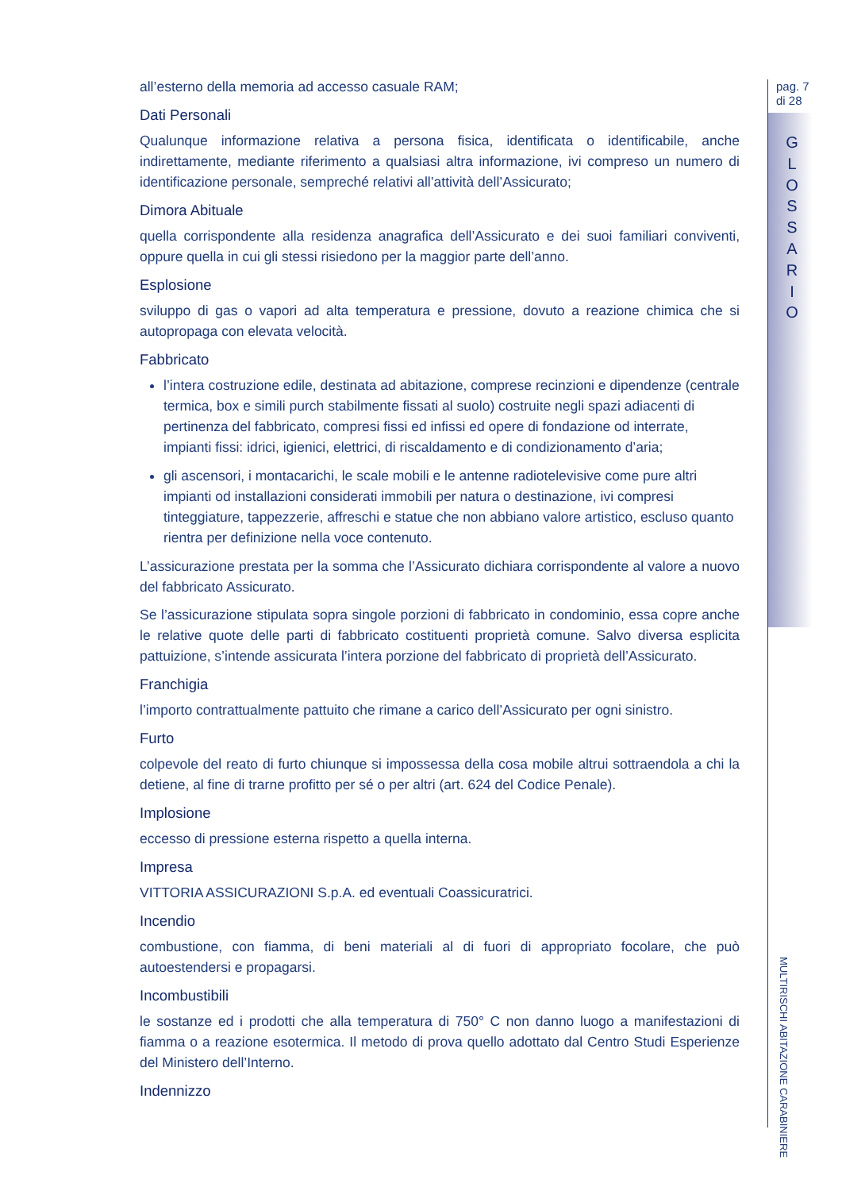pag. 7
di 28
G
L
O
S
S
A
R
I
O
MULTIRISCHI ABITAZIONE CARABINIERE
all’esterno della memoria ad accesso casuale RAM;
Dati Personali
Qualunque informazione relativa a persona fisica, identificata o identificabile, anche indirettamente, mediante riferimento a qualsiasi altra informazione, ivi compreso un numero di identificazione personale, sempreché relativi all’attività dell’Assicurato;
Dimora Abituale
quella corrispondente alla residenza anagrafica dell’Assicurato e dei suoi familiari conviventi, oppure quella in cui gli stessi risiedono per la maggior parte dell’anno.
Esplosione
sviluppo di gas o vapori ad alta temperatura e pressione, dovuto a reazione chimica che si autopropaga con elevata velocità.
Fabbricato
l’intera costruzione edile, destinata ad abitazione, comprese recinzioni e dipendenze (centrale termica, box e simili purch stabilmente fissati al suolo) costruite negli spazi adiacenti di pertinenza del fabbricato, compresi fissi ed infissi ed opere di fondazione od interrate, impianti fissi: idrici, igienici, elettrici, di riscaldamento e di condizionamento d’aria;
gli ascensori, i montacarichi, le scale mobili e le antenne radiotelevisive come pure altri impianti od installazioni considerati immobili per natura o destinazione, ivi compresi tinteggiature, tappezzerie, affreschi e statue che non abbiano valore artistico, escluso quanto rientra per definizione nella voce contenuto.
L’assicurazione prestata per la somma che l’Assicurato dichiara corrispondente al valore a nuovo del fabbricato Assicurato.
Se l’assicurazione stipulata sopra singole porzioni di fabbricato in condominio, essa copre anche le relative quote delle parti di fabbricato costituenti proprietà comune. Salvo diversa esplicita pattuizione, s’intende assicurata l’intera porzione del fabbricato di proprietà dell’Assicurato.
Franchigia
l’importo contrattualmente pattuito che rimane a carico dell’Assicurato per ogni sinistro.
Furto
colpevole del reato di furto chiunque si impossessa della cosa mobile altrui sottraendola a chi la detiene, al fine di trarne profitto per sé o per altri (art. 624 del Codice Penale).
Implosione
eccesso di pressione esterna rispetto a quella interna.
Impresa
VITTORIA ASSICURAZIONI S.p.A. ed eventuali Coassicuratrici.
Incendio
combustione, con fiamma, di beni materiali al di fuori di appropriato focolare, che può autoestendersi e propagarsi.
Incombustibili
le sostanze ed i prodotti che alla temperatura di 750° C non danno luogo a manifestazioni di fiamma o a reazione esotermica. Il metodo di prova quello adottato dal Centro Studi Esperienze del Ministero dell’Interno.
Indennizzo